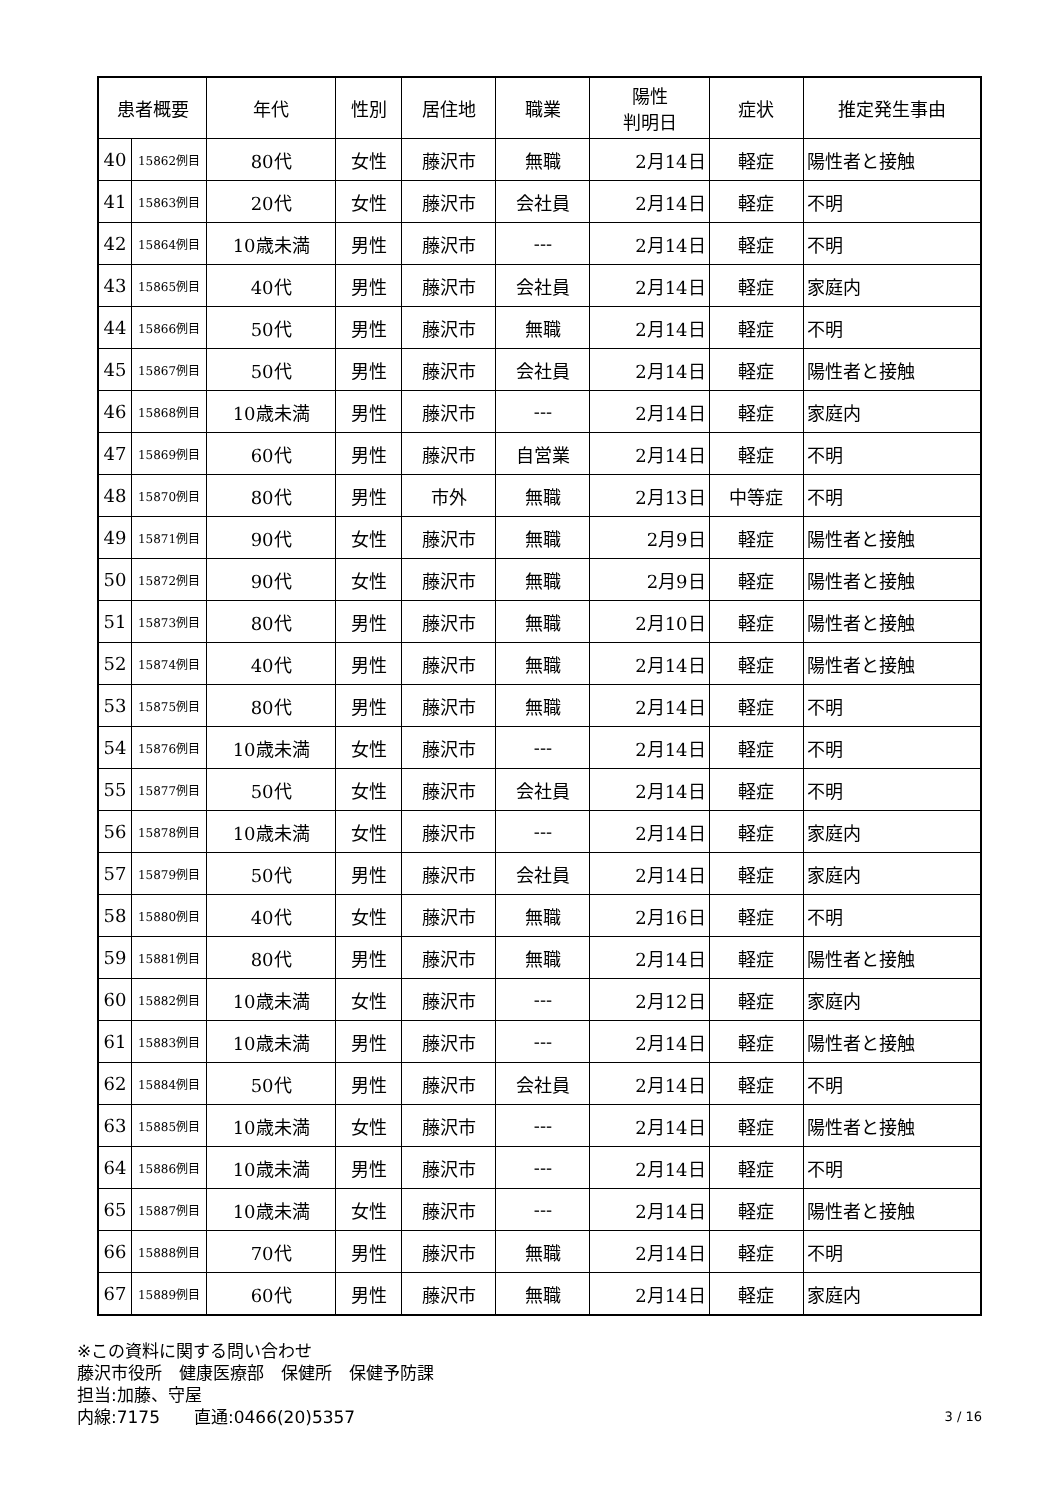| 患者概要 | | 年代 | 性別 | 居住地 | 職業 | 陽性 判明日 | 症状 | 推定発生事由 |
| --- | --- | --- | --- | --- | --- | --- | --- | --- |
| 40 | 15862例目 | 80代 | 女性 | 藤沢市 | 無職 | 2月14日 | 軽症 | 陽性者と接触 |
| 41 | 15863例目 | 20代 | 女性 | 藤沢市 | 会社員 | 2月14日 | 軽症 | 不明 |
| 42 | 15864例目 | 10歳未満 | 男性 | 藤沢市 | --- | 2月14日 | 軽症 | 不明 |
| 43 | 15865例目 | 40代 | 男性 | 藤沢市 | 会社員 | 2月14日 | 軽症 | 家庭内 |
| 44 | 15866例目 | 50代 | 男性 | 藤沢市 | 無職 | 2月14日 | 軽症 | 不明 |
| 45 | 15867例目 | 50代 | 男性 | 藤沢市 | 会社員 | 2月14日 | 軽症 | 陽性者と接触 |
| 46 | 15868例目 | 10歳未満 | 男性 | 藤沢市 | --- | 2月14日 | 軽症 | 家庭内 |
| 47 | 15869例目 | 60代 | 男性 | 藤沢市 | 自営業 | 2月14日 | 軽症 | 不明 |
| 48 | 15870例目 | 80代 | 男性 | 市外 | 無職 | 2月13日 | 中等症 | 不明 |
| 49 | 15871例目 | 90代 | 女性 | 藤沢市 | 無職 | 2月9日 | 軽症 | 陽性者と接触 |
| 50 | 15872例目 | 90代 | 女性 | 藤沢市 | 無職 | 2月9日 | 軽症 | 陽性者と接触 |
| 51 | 15873例目 | 80代 | 男性 | 藤沢市 | 無職 | 2月10日 | 軽症 | 陽性者と接触 |
| 52 | 15874例目 | 40代 | 男性 | 藤沢市 | 無職 | 2月14日 | 軽症 | 陽性者と接触 |
| 53 | 15875例目 | 80代 | 男性 | 藤沢市 | 無職 | 2月14日 | 軽症 | 不明 |
| 54 | 15876例目 | 10歳未満 | 女性 | 藤沢市 | --- | 2月14日 | 軽症 | 不明 |
| 55 | 15877例目 | 50代 | 女性 | 藤沢市 | 会社員 | 2月14日 | 軽症 | 不明 |
| 56 | 15878例目 | 10歳未満 | 女性 | 藤沢市 | --- | 2月14日 | 軽症 | 家庭内 |
| 57 | 15879例目 | 50代 | 男性 | 藤沢市 | 会社員 | 2月14日 | 軽症 | 家庭内 |
| 58 | 15880例目 | 40代 | 女性 | 藤沢市 | 無職 | 2月16日 | 軽症 | 不明 |
| 59 | 15881例目 | 80代 | 男性 | 藤沢市 | 無職 | 2月14日 | 軽症 | 陽性者と接触 |
| 60 | 15882例目 | 10歳未満 | 女性 | 藤沢市 | --- | 2月12日 | 軽症 | 家庭内 |
| 61 | 15883例目 | 10歳未満 | 男性 | 藤沢市 | --- | 2月14日 | 軽症 | 陽性者と接触 |
| 62 | 15884例目 | 50代 | 男性 | 藤沢市 | 会社員 | 2月14日 | 軽症 | 不明 |
| 63 | 15885例目 | 10歳未満 | 女性 | 藤沢市 | --- | 2月14日 | 軽症 | 陽性者と接触 |
| 64 | 15886例目 | 10歳未満 | 男性 | 藤沢市 | --- | 2月14日 | 軽症 | 不明 |
| 65 | 15887例目 | 10歳未満 | 女性 | 藤沢市 | --- | 2月14日 | 軽症 | 陽性者と接触 |
| 66 | 15888例目 | 70代 | 男性 | 藤沢市 | 無職 | 2月14日 | 軽症 | 不明 |
| 67 | 15889例目 | 60代 | 男性 | 藤沢市 | 無職 | 2月14日 | 軽症 | 家庭内 |
※この資料に関する問い合わせ
藤沢市役所　健康医療部　保健所　保健予防課
担当:加藤、守屋
内線:7175　　直通:0466(20)5357 3 / 16